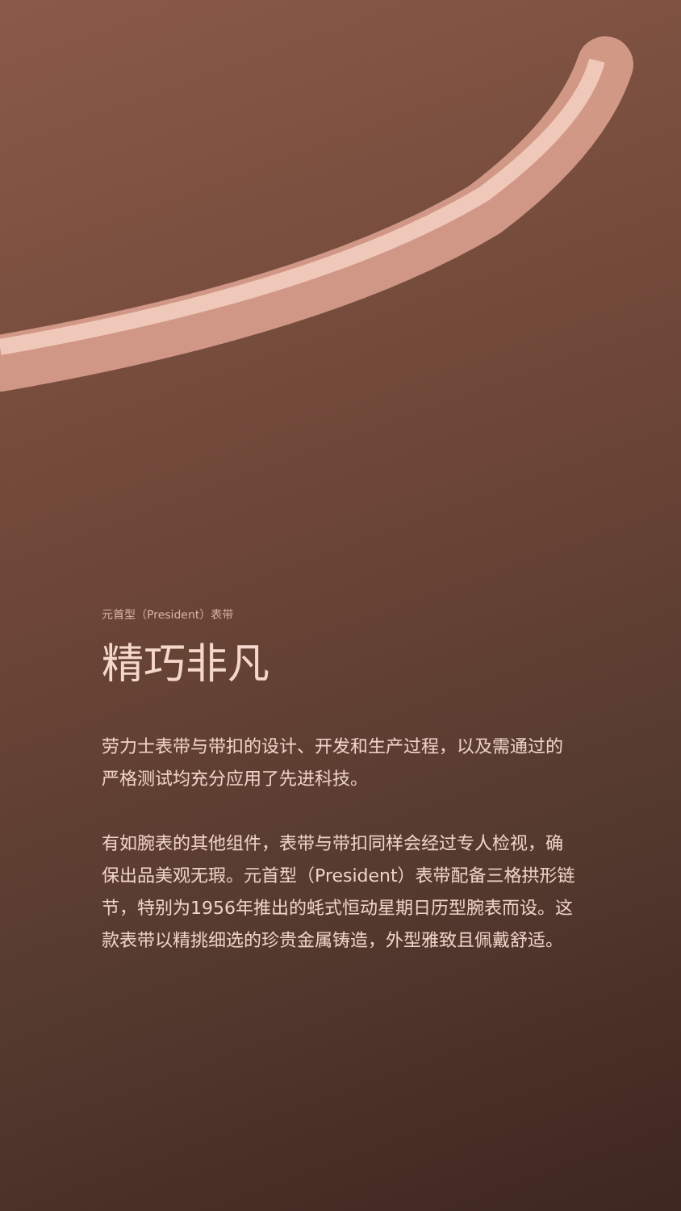元首型（President）表带
精巧非凡
劳力士表带与带扣的设计、开发和生产过程，以及需通过的严格测试均充分应用了先进科技。
有如腕表的其他组件，表带与带扣同样会经过专人检视，确保出品美观无瑕。元首型（President）表带配备三格拱形链节，特别为1956年推出的蚝式恒动星期日历型腕表而设。这款表带以精挑细选的珍贵金属铸造，外型雅致且佩戴舒适。